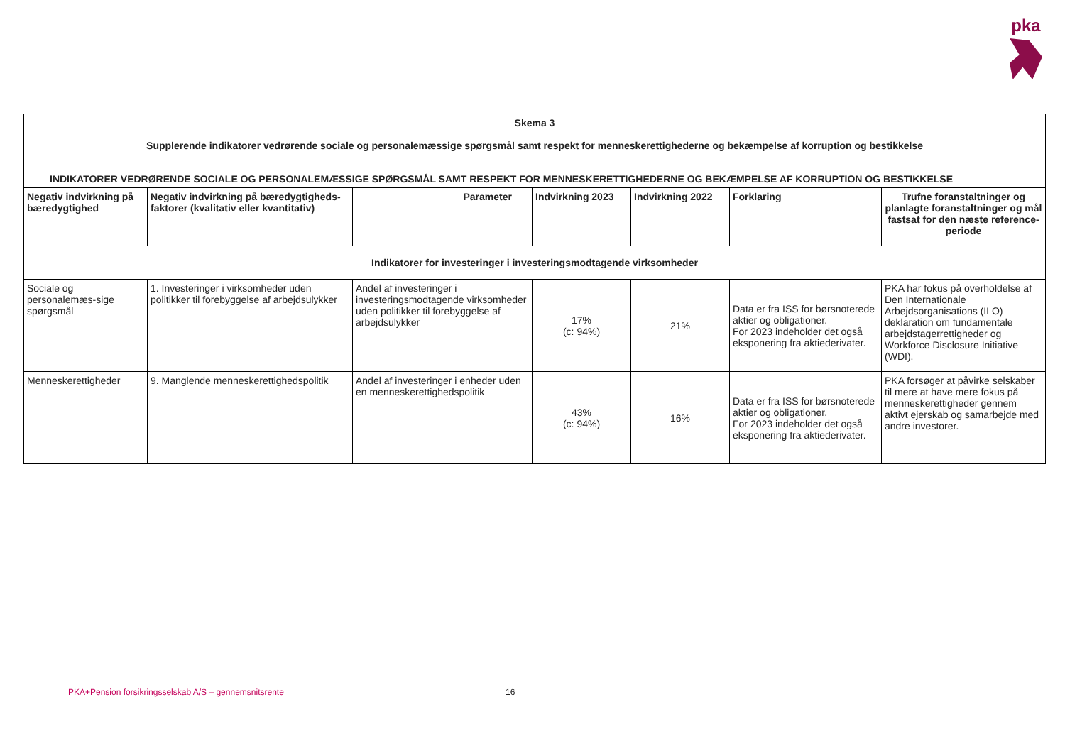pka
| Skema 3 Supplerende indikatorer vedrørende sociale og personalemæssige spørgsmål samt respekt for menneskerettighederne og bekæmpelse af korruption og bestikkelse | | | | | | |
| --- | --- | --- | --- | --- | --- | --- |
| INDIKATORER VEDRØRENDE SOCIALE OG PERSONALEMÆSSIGE SPØRGSMÅL SAMT RESPEKT FOR MENNESKERETTIGHEDERNE OG BEKÆMPELSE AF KORRUPTION OG BESTIKKELSE | | | | | | |
| Negativ indvirkning på bæredygtighed | Negativ indvirkning på bæredygtigheds-faktorer (kvalitativ eller kvantitativ) | Parameter | Indvirkning 2023 | Indvirkning 2022 | Forklaring | Trufne foranstaltninger og planlagte foranstaltninger og mål fastsat for den næste reference-periode |
| Indikatorer for investeringer i investeringsmodtagende virksomheder | | | | | | |
| Sociale og personalemæs-sige spørgsmål | 1. Investeringer i virksomheder uden politikker til forebyggelse af arbejdsulykker | Andel af investeringer i investeringsmodtagende virksomheder uden politikker til forebyggelse af arbejdsulykker | 17% (c: 94%) | 21% | Data er fra ISS for børsnoterede aktier og obligationer. For 2023 indeholder det også eksponering fra aktiederivater. | PKA har fokus på overholdelse af Den Internationale Arbejdsorganisations (ILO) deklaration om fundamentale arbejdstagerrettigheder og Workforce Disclosure Initiative (WDI). |
| Menneskerettigheder | 9. Manglende menneskerettighedspolitik | Andel af investeringer i enheder uden en menneskerettighedspolitik | 43% (c: 94%) | 16% | Data er fra ISS for børsnoterede aktier og obligationer. For 2023 indeholder det også eksponering fra aktiederivater. | PKA forsøger at påvirke selskaber til mere at have mere fokus på menneskerettigheder gennem aktivt ejerskab og samarbejde med andre investorer. |
PKA+Pension forsikringsselskab A/S – gennemsnitsrente
16